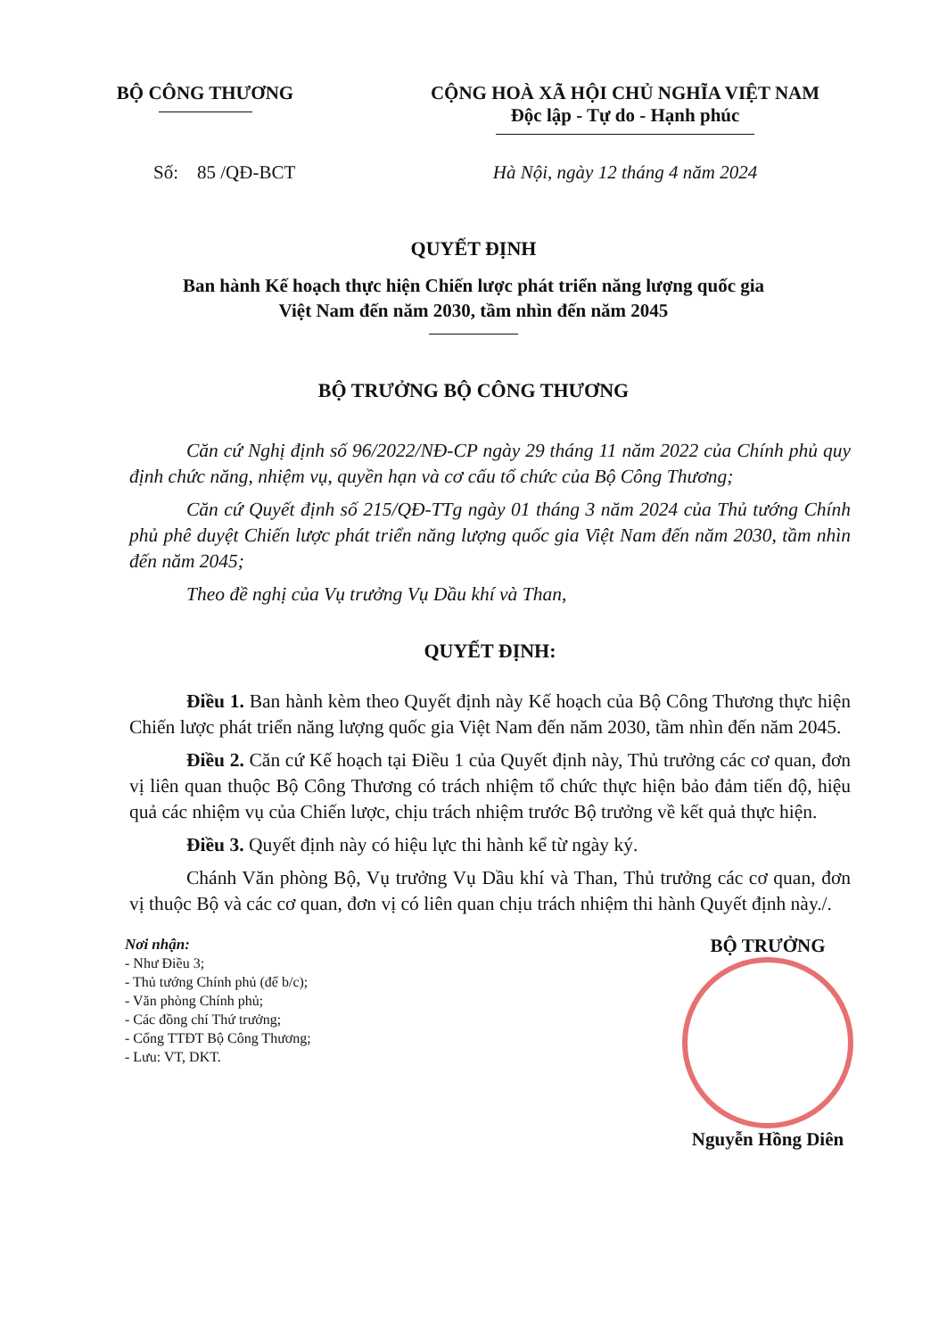BỘ CÔNG THƯƠNG CỘNG HOÀ XÃ HỘI CHỦ NGHĨA VIỆT NAM
Độc lập - Tự do - Hạnh phúc
Số: 85 /QĐ-BCT Hà Nội, ngày 12 tháng 4 năm 2024
QUYẾT ĐỊNH
Ban hành Kế hoạch thực hiện Chiến lược phát triển năng lượng quốc gia
Việt Nam đến năm 2030, tầm nhìn đến năm 2045
BỘ TRƯỞNG BỘ CÔNG THƯƠNG
Căn cứ Nghị định số 96/2022/NĐ-CP ngày 29 tháng 11 năm 2022 của Chính phủ quy định chức năng, nhiệm vụ, quyền hạn và cơ cấu tổ chức của Bộ Công Thương;
Căn cứ Quyết định số 215/QĐ-TTg ngày 01 tháng 3 năm 2024 của Thủ tướng Chính phủ phê duyệt Chiến lược phát triển năng lượng quốc gia Việt Nam đến năm 2030, tầm nhìn đến năm 2045;
Theo đề nghị của Vụ trưởng Vụ Dầu khí và Than,
QUYẾT ĐỊNH:
Điều 1. Ban hành kèm theo Quyết định này Kế hoạch của Bộ Công Thương thực hiện Chiến lược phát triển năng lượng quốc gia Việt Nam đến năm 2030, tầm nhìn đến năm 2045.
Điều 2. Căn cứ Kế hoạch tại Điều 1 của Quyết định này, Thủ trưởng các cơ quan, đơn vị liên quan thuộc Bộ Công Thương có trách nhiệm tổ chức thực hiện bảo đảm tiến độ, hiệu quả các nhiệm vụ của Chiến lược, chịu trách nhiệm trước Bộ trưởng về kết quả thực hiện.
Điều 3. Quyết định này có hiệu lực thi hành kể từ ngày ký.
Chánh Văn phòng Bộ, Vụ trưởng Vụ Dầu khí và Than, Thủ trưởng các cơ quan, đơn vị thuộc Bộ và các cơ quan, đơn vị có liên quan chịu trách nhiệm thi hành Quyết định này./.
Nơi nhận:
- Như Điều 3;
- Thủ tướng Chính phủ (để b/c);
- Văn phòng Chính phủ;
- Các đồng chí Thứ trưởng;
- Cổng TTĐT Bộ Công Thương;
- Lưu: VT, DKT.
BỘ TRƯỞNG
Nguyễn Hồng Diên